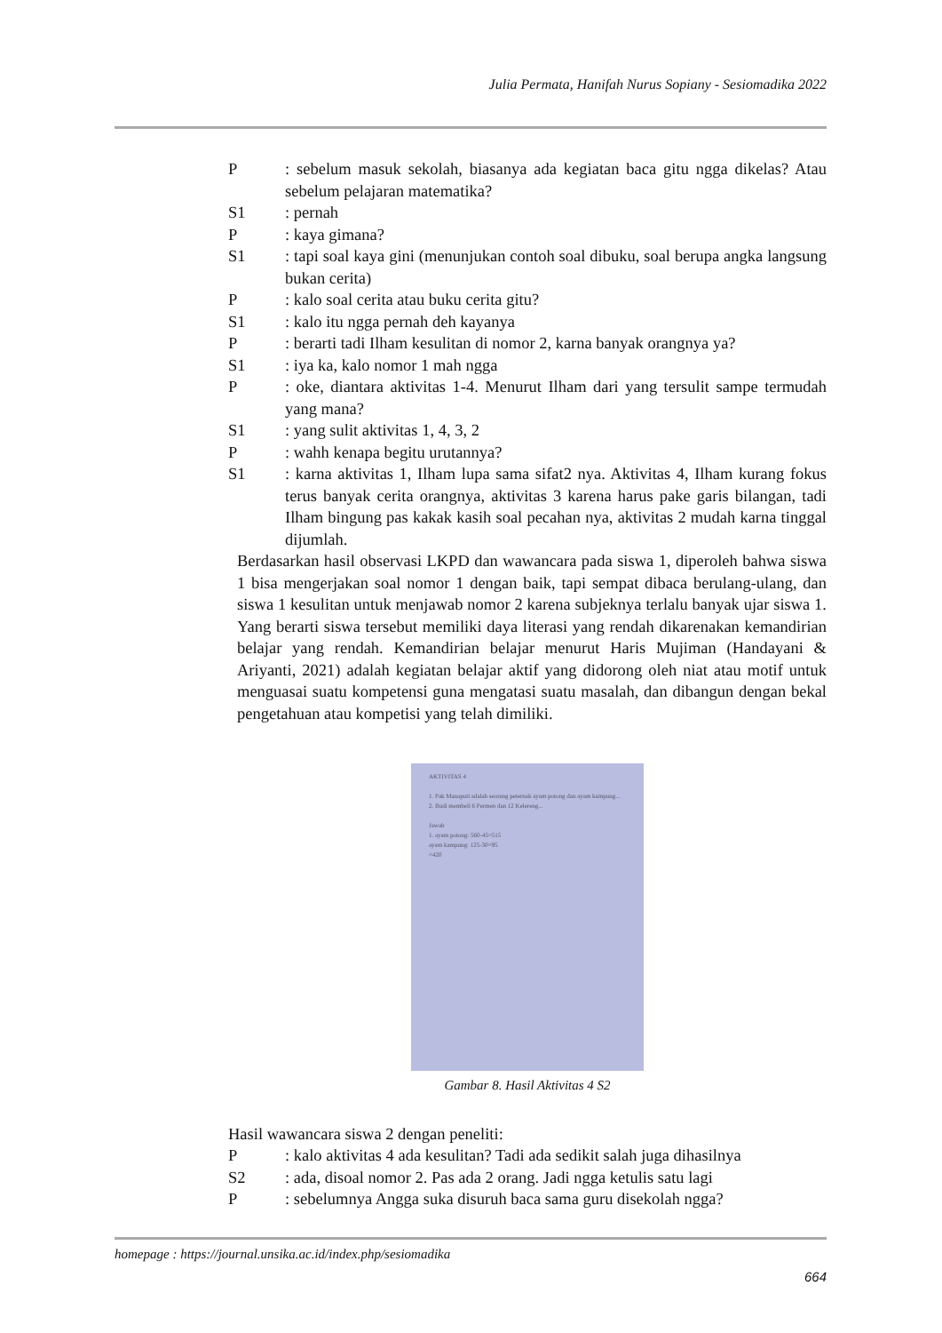Julia Permata, Hanifah Nurus Sopiany - Sesiomadika 2022
P: sebelum masuk sekolah, biasanya ada kegiatan baca gitu ngga dikelas? Atau sebelum pelajaran matematika?
S1: pernah
P: kaya gimana?
S1: tapi soal kaya gini (menunjukan contoh soal dibuku, soal berupa angka langsung bukan cerita)
P: kalo soal cerita atau buku cerita gitu?
S1: kalo itu ngga pernah deh kayanya
P: berarti tadi Ilham kesulitan di nomor 2, karna banyak orangnya ya?
S1: iya ka, kalo nomor 1 mah ngga
P: oke, diantara aktivitas 1-4. Menurut Ilham dari yang tersulit sampe termudah yang mana?
S1: yang sulit aktivitas 1, 4, 3, 2
P: wahh kenapa begitu urutannya?
S1: karna aktivitas 1, Ilham lupa sama sifat2 nya. Aktivitas 4, Ilham kurang fokus terus banyak cerita orangnya, aktivitas 3 karena harus pake garis bilangan, tadi Ilham bingung pas kakak kasih soal pecahan nya, aktivitas 2 mudah karna tinggal dijumlah.
Berdasarkan hasil observasi LKPD dan wawancara pada siswa 1, diperoleh bahwa siswa 1 bisa mengerjakan soal nomor 1 dengan baik, tapi sempat dibaca berulang-ulang, dan siswa 1 kesulitan untuk menjawab nomor 2 karena subjeknya terlalu banyak ujar siswa 1. Yang berarti siswa tersebut memiliki daya literasi yang rendah dikarenakan kemandirian belajar yang rendah. Kemandirian belajar menurut Haris Mujiman (Handayani & Ariyanti, 2021) adalah kegiatan belajar aktif yang didorong oleh niat atau motif untuk menguasai suatu kompetensi guna mengatasi suatu masalah, dan dibangun dengan bekal pengetahuan atau kompetisi yang telah dimiliki.
AKTIVITAS 4
1. Pak Manaputi adalah seorang peternak ayam potong dan ayam kampung...
2. Budi membeli 6 Permen dan 12 Kelereng...
Jawab
1. ayam potong: 560-45=515
ayam kampung: 125-30=95
=420
Gambar 8. Hasil Aktivitas 4 S2
Hasil wawancara siswa 2 dengan peneliti:
P: kalo aktivitas 4 ada kesulitan? Tadi ada sedikit salah juga dihasilnya
S2: ada, disoal nomor 2. Pas ada 2 orang. Jadi ngga ketulis satu lagi
P: sebelumnya Angga suka disuruh baca sama guru disekolah ngga?
homepage : https://journal.unsika.ac.id/index.php/sesiomadika
664